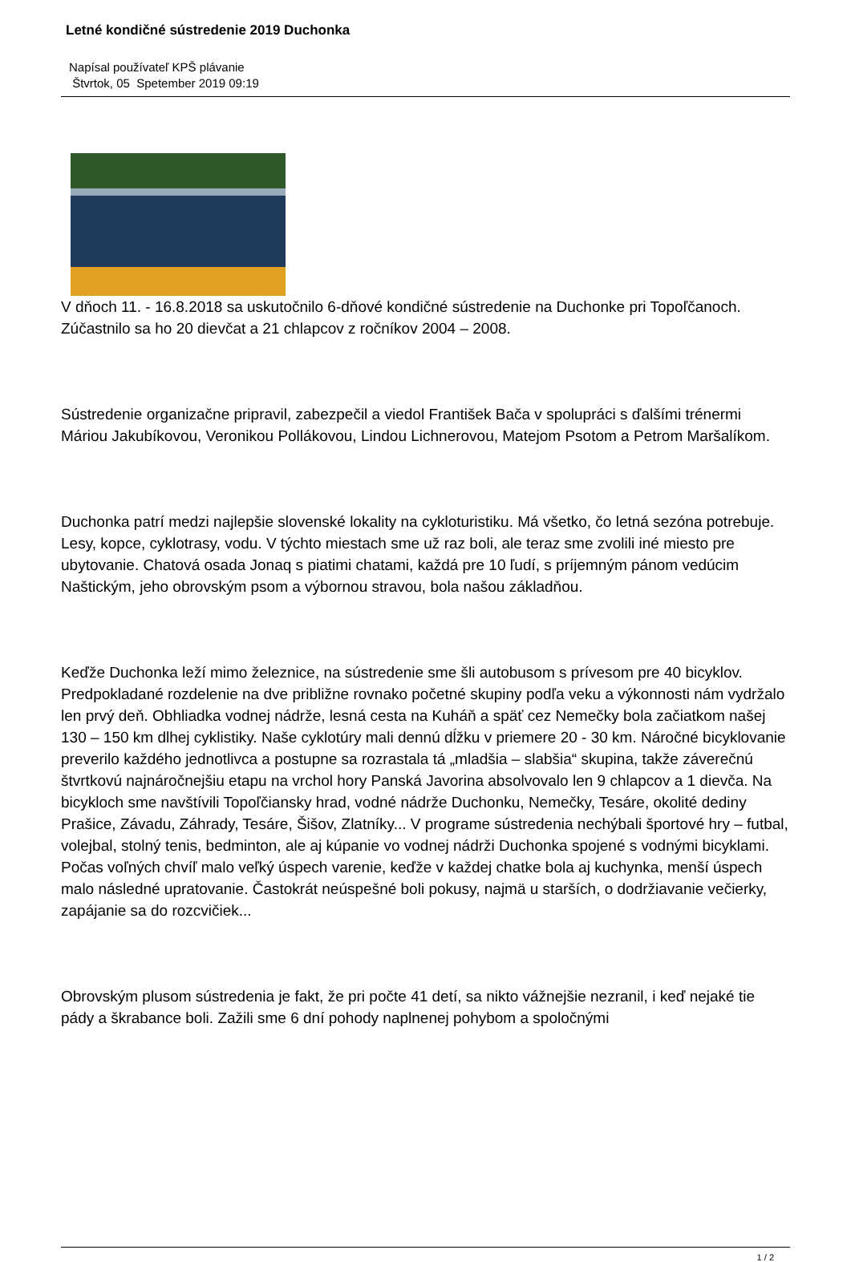Letné kondičné sústredenie 2019 Duchonka
Napísal používateľ KPŠ plávanie
Štvrtok, 05 Spetember 2019 09:19
V dňoch 11. - 16.8.2018 sa uskutočnilo 6-dňové kondičné sústredenie na Duchonke pri Topoľčanoch. Zúčastnilo sa ho 20 dievčat a 21 chlapcov z ročníkov 2004 – 2008.
Sústredenie organizačne pripravil, zabezpečil a viedol František Bača v spolupráci s ďalšími trénermi Máriou Jakubíkovou, Veronikou Pollákovou, Lindou Lichnerovou, Matejom Psotom a Petrom Maršalíkom.
Duchonka patrí medzi najlepšie slovenské lokality na cykloturistiku. Má všetko, čo letná sezóna potrebuje. Lesy, kopce, cyklotrasy, vodu. V týchto miestach sme už raz boli, ale teraz sme zvolili iné miesto pre ubytovanie. Chatová osada Jonaq s piatimi chatami, každá pre 10 ľudí, s príjemným pánom vedúcim Naštickým, jeho obrovským psom a výbornou stravou, bola našou základňou.
Keďže Duchonka leží mimo železnice, na sústredenie sme šli autobusom s prívesom pre 40 bicyklov. Predpokladané rozdelenie na dve približne rovnako početné skupiny podľa veku a výkonnosti nám vydržalo len prvý deň. Obhliadka vodnej nádrže, lesná cesta na Kuháň a späť cez Nemečky bola začiatkom našej 130 – 150 km dlhej cyklistiky. Naše cyklotúry mali dennú dĺžku v priemere 20 - 30 km. Náročné bicyklovanie preverilo každého jednotlivca a postupne sa rozrastala tá „mladšia – slabšia“ skupina, takže záverečnú štvrtkovú najnáročnejšiu etapu na vrchol hory Panská Javorina absolvovalo len 9 chlapcov a 1 dievča. Na bicykloch sme navštívili Topoľčiansky hrad, vodné nádrže Duchonku, Nemečky, Tesáre, okolité dediny Prašice, Závadu, Záhrady, Tesáre, Šišov, Zlatníky... V programe sústredenia nechýbali športové hry – futbal, volejbal, stolný tenis, bedminton, ale aj kúpanie vo vodnej nádrži Duchonka spojené s vodnými bicyklami. Počas voľných chvíľ malo veľký úspech varenie, keďže v každej chatke bola aj kuchynka, menší úspech malo následné upratovanie. Častokrát neúspešné boli pokusy, najmä u starších, o dodržiavanie večierky, zapájanie sa do rozcvičiek...
Obrovským plusom sústredenia je fakt, že pri počte 41 detí, sa nikto vážnejšie nezranil, i keď nejaké tie pády a škrabance boli. Zažili sme 6 dní pohody naplnenej pohybom a spoločnými
1 / 2